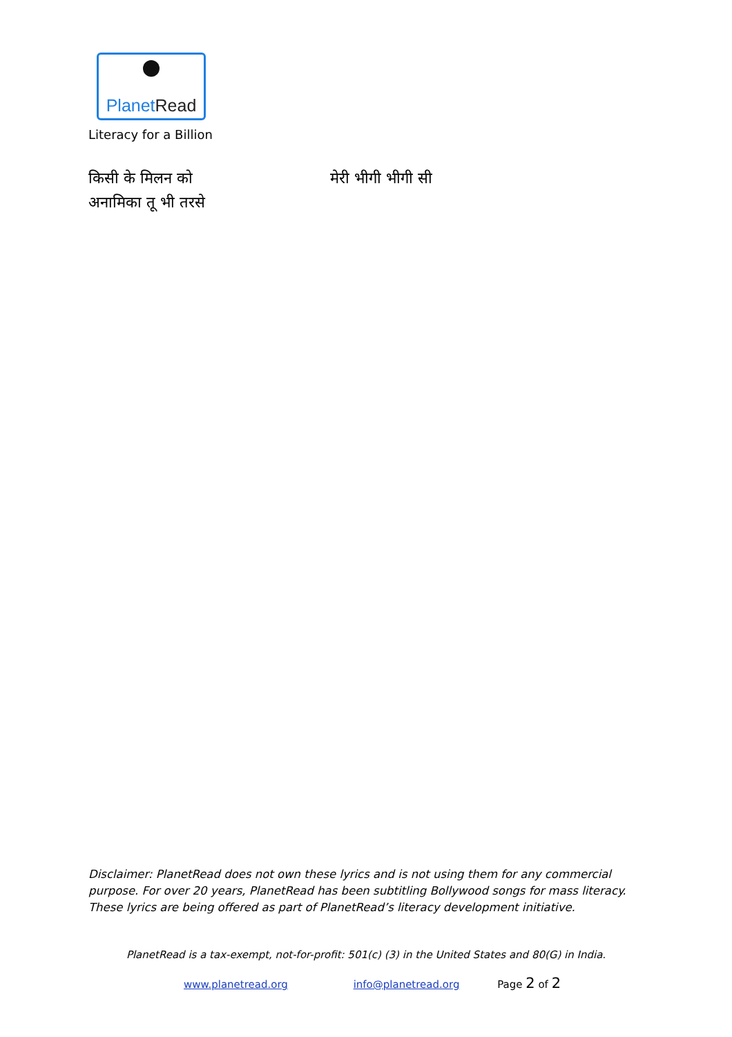PlanetRead
Literacy for a Billion
किसी के मिलन को
अनामिका तू भी तरसे
मेरी भीगी भीगी सी
Disclaimer: PlanetRead does not own these lyrics and is not using them for any commercial purpose. For over 20 years, PlanetRead has been subtitling Bollywood songs for mass literacy. These lyrics are being offered as part of PlanetRead’s literacy development initiative.
PlanetRead is a tax-exempt, not-for-profit: 501(c) (3) in the United States and 80(G) in India.
www.planetread.org info@planetread.org Page 2 of 2